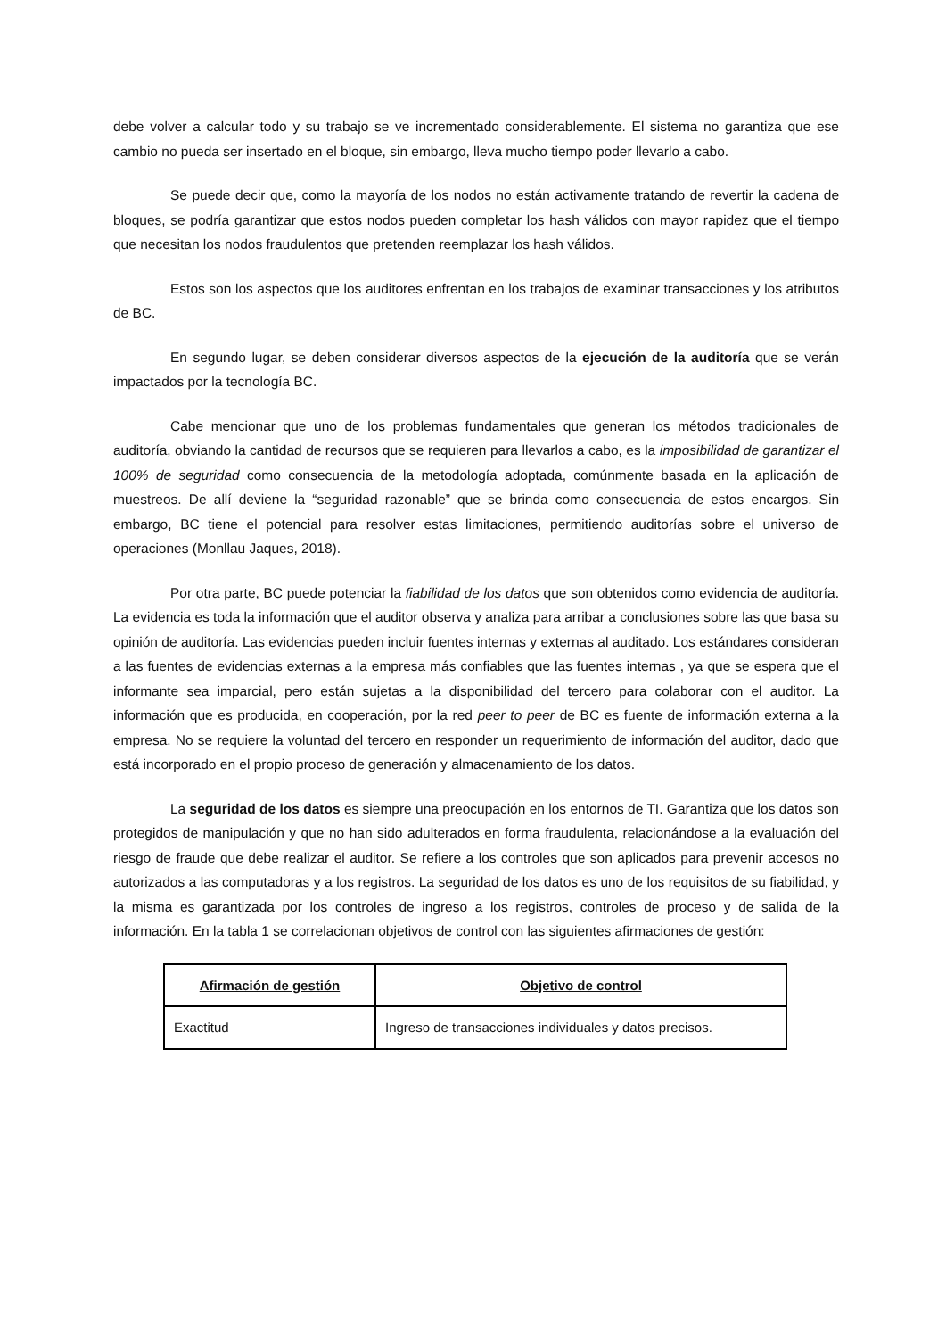debe volver a calcular todo y su trabajo se ve incrementado considerablemente. El sistema no garantiza que ese cambio no pueda ser insertado en el bloque, sin embargo, lleva mucho tiempo poder llevarlo a cabo.
Se puede decir que, como la mayoría de los nodos no están activamente tratando de revertir la cadena de bloques, se podría garantizar que estos nodos pueden completar los hash válidos con mayor rapidez que el tiempo que necesitan los nodos fraudulentos que pretenden reemplazar los hash válidos.
Estos son los aspectos que los auditores enfrentan en los trabajos de examinar transacciones y los atributos de BC.
En segundo lugar, se deben considerar diversos aspectos de la ejecución de la auditoría que se verán impactados por la tecnología BC.
Cabe mencionar que uno de los problemas fundamentales que generan los métodos tradicionales de auditoría, obviando la cantidad de recursos que se requieren para llevarlos a cabo, es la imposibilidad de garantizar el 100% de seguridad como consecuencia de la metodología adoptada, comúnmente basada en la aplicación de muestreos. De allí deviene la “seguridad razonable” que se brinda como consecuencia de estos encargos. Sin embargo, BC tiene el potencial para resolver estas limitaciones, permitiendo auditorías sobre el universo de operaciones (Monllau Jaques, 2018).
Por otra parte, BC puede potenciar la fiabilidad de los datos que son obtenidos como evidencia de auditoría. La evidencia es toda la información que el auditor observa y analiza para arribar a conclusiones sobre las que basa su opinión de auditoría. Las evidencias pueden incluir fuentes internas y externas al auditado. Los estándares consideran a las fuentes de evidencias externas a la empresa más confiables que las fuentes internas , ya que se espera que el informante sea imparcial, pero están sujetas a la disponibilidad del tercero para colaborar con el auditor. La información que es producida, en cooperación, por la red peer to peer de BC es fuente de información externa a la empresa. No se requiere la voluntad del tercero en responder un requerimiento de información del auditor, dado que está incorporado en el propio proceso de generación y almacenamiento de los datos.
La seguridad de los datos es siempre una preocupación en los entornos de TI. Garantiza que los datos son protegidos de manipulación y que no han sido adulterados en forma fraudulenta, relacionándose a la evaluación del riesgo de fraude que debe realizar el auditor. Se refiere a los controles que son aplicados para prevenir accesos no autorizados a las computadoras y a los registros. La seguridad de los datos es uno de los requisitos de su fiabilidad, y la misma es garantizada por los controles de ingreso a los registros, controles de proceso y de salida de la información. En la tabla 1 se correlacionan objetivos de control con las siguientes afirmaciones de gestión:
| Afirmación de gestión | Objetivo de control |
| --- | --- |
| Exactitud | Ingreso de transacciones individuales y datos precisos. |